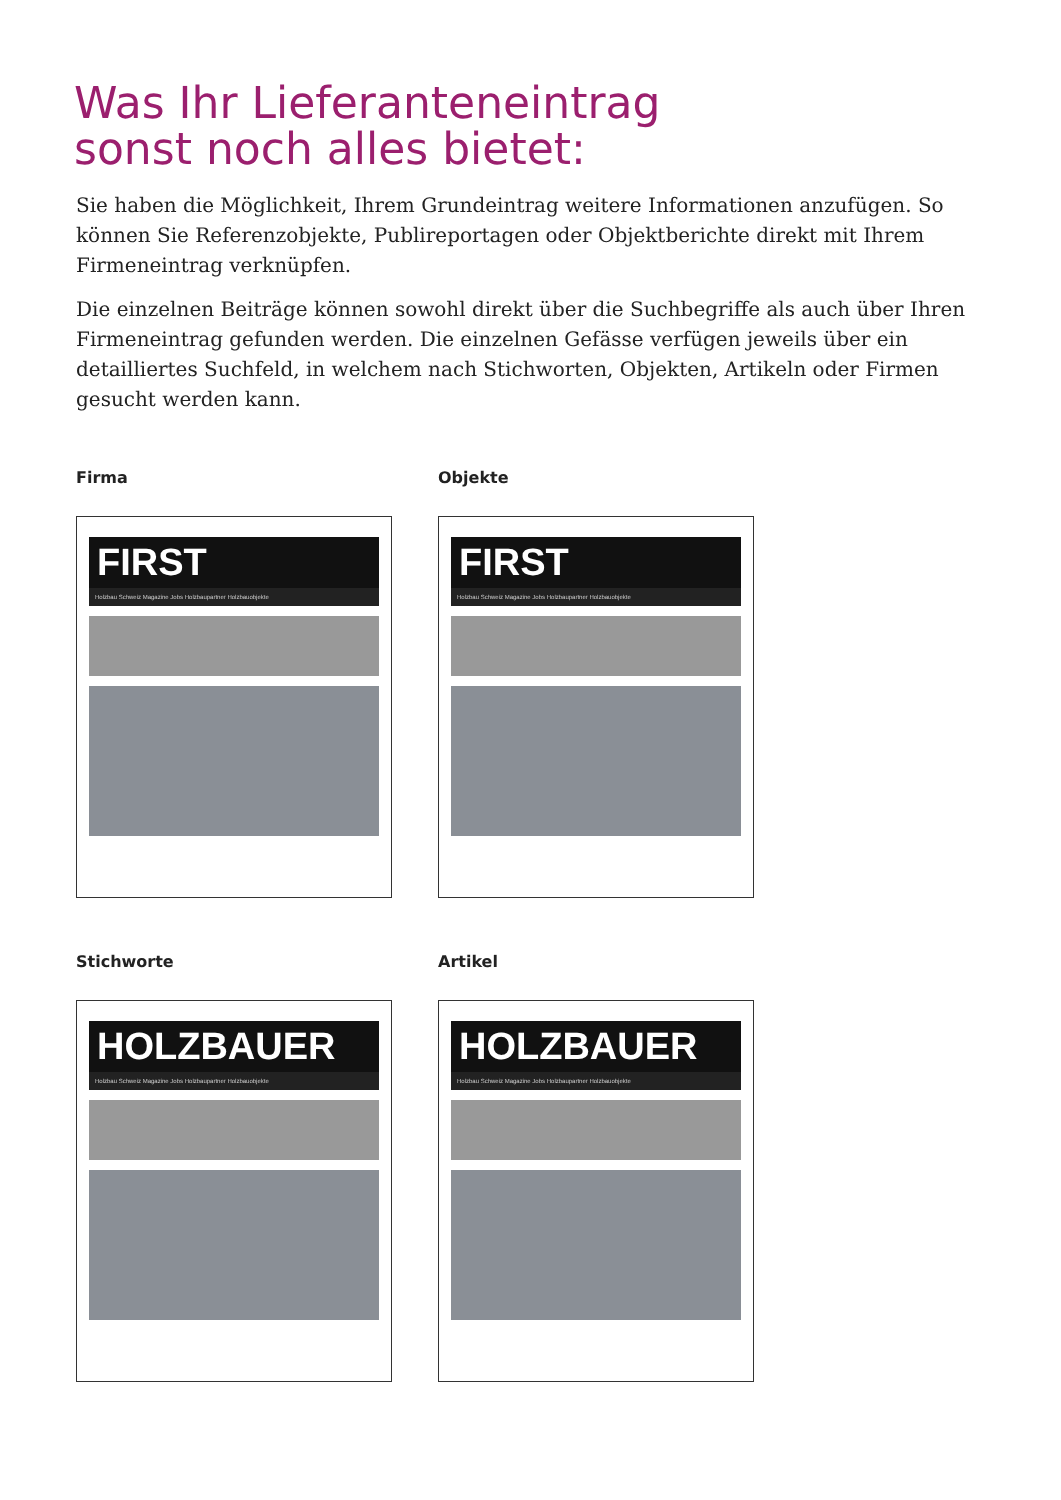Was Ihr Lieferanteneintrag
sonst noch alles bietet:
Sie haben die Möglichkeit, Ihrem Grundeintrag weitere Informationen anzufügen. So können Sie Referenzobjekte, Publireportagen oder Objektberichte direkt mit Ihrem Firmeneintrag verknüpfen.
Die einzelnen Beiträge können sowohl direkt über die Suchbegriffe als auch über Ihren Firmeneintrag gefunden werden. Die einzelnen Gefässe verfügen jeweils über ein detailliertes Suchfeld, in welchem nach Stichworten, Objekten, Artikeln oder Firmen gesucht werden kann.
Firma Objekte
FIRST
Holzbau Schweiz Magazine Jobs Holzbaupartner Holzbauobjekte
FIRST
Holzbau Schweiz Magazine Jobs Holzbaupartner Holzbauobjekte
Stichworte Artikel
HOLZBAUER
Holzbau Schweiz Magazine Jobs Holzbaupartner Holzbauobjekte
HOLZBAUER
Holzbau Schweiz Magazine Jobs Holzbaupartner Holzbauobjekte